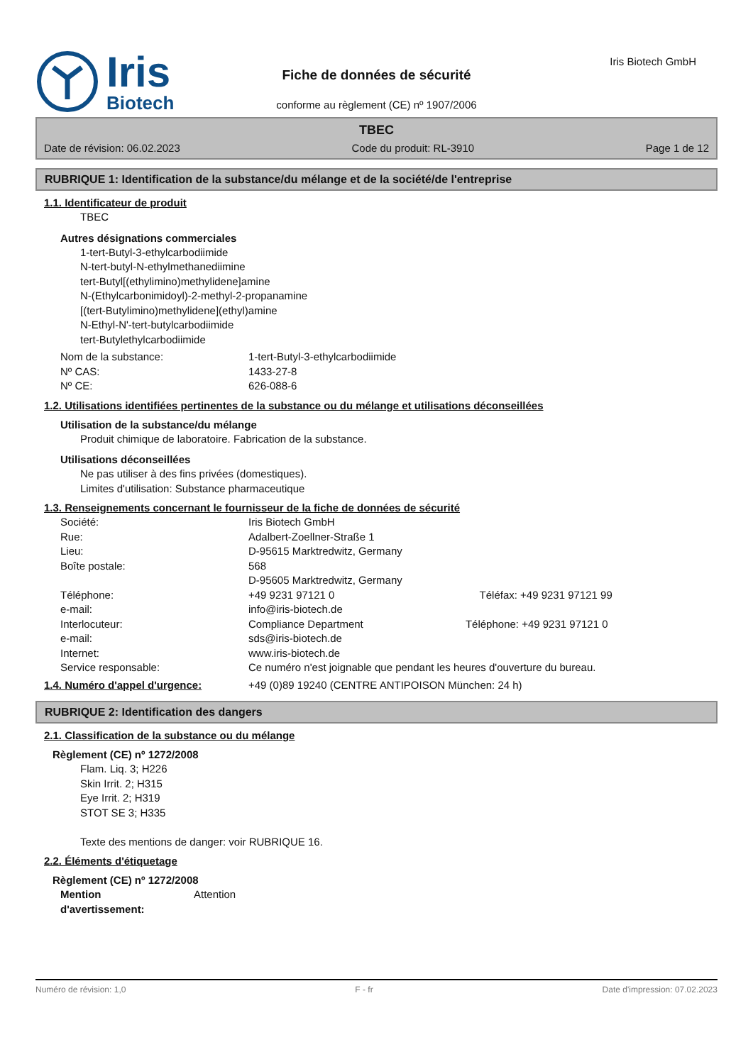Iris
Biotech
Fiche de données de sécurité
conforme au règlement (CE) nº 1907/2006
Iris Biotech GmbH
TBEC
Date de révision: 06.02.2023 Code du produit: RL-3910 Page 1 de 12
RUBRIQUE 1: Identification de la substance/du mélange et de la société/de l'entreprise
1.1. Identificateur de produit
TBEC
Autres désignations commerciales
1-tert-Butyl-3-ethylcarbodiimide
N-tert-butyl-N-ethylmethanediimine
tert-Butyl[(ethylimino)methylidene]amine
N-(Ethylcarbonimidoyl)-2-methyl-2-propanamine
[(tert-Butylimino)methylidene](ethyl)amine
N-Ethyl-N'-tert-butylcarbodiimide
tert-Butylethylcarbodiimide
Nom de la substance: 1-tert-Butyl-3-ethylcarbodiimide Nº CAS: 1433-27-8 Nº CE: 626-088-6
1.2. Utilisations identifiées pertinentes de la substance ou du mélange et utilisations déconseillées
Utilisation de la substance/du mélange
Produit chimique de laboratoire. Fabrication de la substance.
Utilisations déconseillées
Ne pas utiliser à des fins privées (domestiques).
Limites d'utilisation: Substance pharmaceutique
1.3. Renseignements concernant le fournisseur de la fiche de données de sécurité
Société: Iris Biotech GmbH Rue: Adalbert-Zoellner-Straße 1 Lieu: D-95615 Marktredwitz, Germany Boîte postale: 568
D-95605 Marktredwitz, Germany Téléphone: +49 9231 97121 0 Téléfax: +49 9231 97121 99 e-mail: info@iris-biotech.de Interlocuteur: Compliance Department Téléphone: +49 9231 97121 0 e-mail: sds@iris-biotech.de Internet: www.iris-biotech.de Service responsable: Ce numéro n'est joignable que pendant les heures d'ouverture du bureau.
1.4. Numéro d'appel d'urgence: +49 (0)89 19240 (CENTRE ANTIPOISON München: 24 h)
RUBRIQUE 2: Identification des dangers
2.1. Classification de la substance ou du mélange
Règlement (CE) nº 1272/2008
Flam. Liq. 3; H226
Skin Irrit. 2; H315
Eye Irrit. 2; H319
STOT SE 3; H335
Texte des mentions de danger: voir RUBRIQUE 16.
2.2. Éléments d'étiquetage
Règlement (CE) nº 1272/2008
Mention
d'avertissement: Attention
Numéro de révision: 1,0 F - fr Date d'impression: 07.02.2023